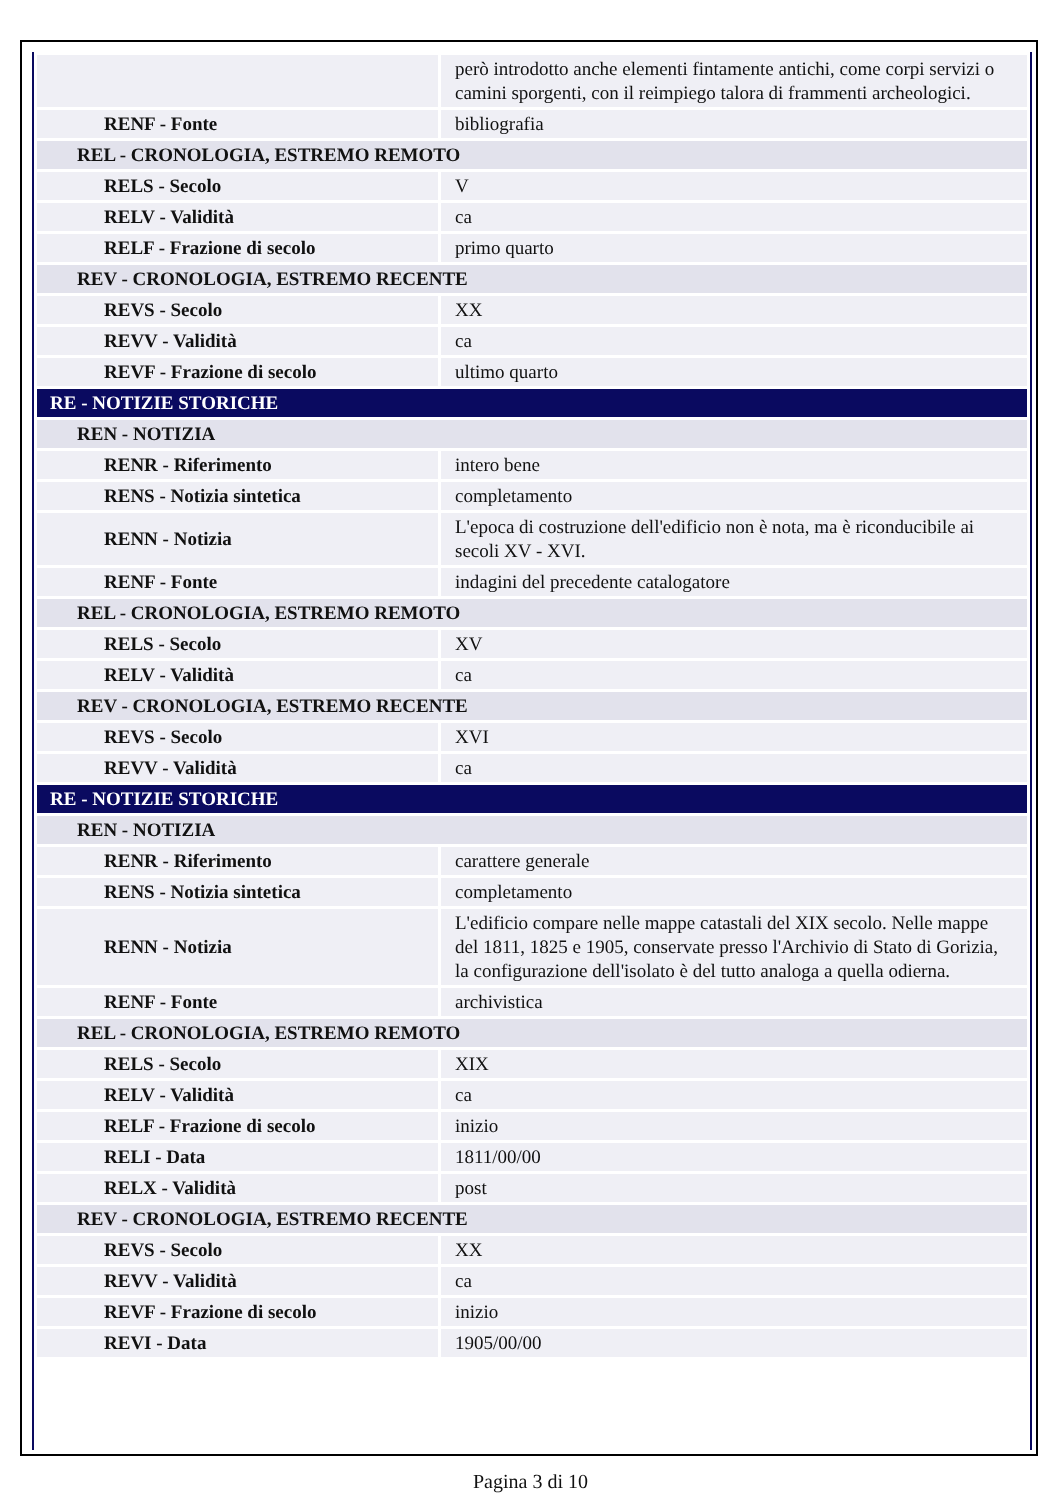| | però introdotto anche elementi fintamente antichi, come corpi servizi o camini sporgenti, con il reimpiego talora di frammenti archeologici. |
| RENF - Fonte | bibliografia |
| REL - CRONOLOGIA, ESTREMO REMOTO | |
| RELS - Secolo | V |
| RELV - Validità | ca |
| RELF - Frazione di secolo | primo quarto |
| REV - CRONOLOGIA, ESTREMO RECENTE | |
| REVS - Secolo | XX |
| REVV - Validità | ca |
| REVF - Frazione di secolo | ultimo quarto |
| RE - NOTIZIE STORICHE | |
| REN - NOTIZIA | |
| RENR - Riferimento | intero bene |
| RENS - Notizia sintetica | completamento |
| RENN - Notizia | L'epoca di costruzione dell'edificio non è nota, ma è riconducibile ai secoli XV - XVI. |
| RENF - Fonte | indagini del precedente catalogatore |
| REL - CRONOLOGIA, ESTREMO REMOTO | |
| RELS - Secolo | XV |
| RELV - Validità | ca |
| REV - CRONOLOGIA, ESTREMO RECENTE | |
| REVS - Secolo | XVI |
| REVV - Validità | ca |
| RE - NOTIZIE STORICHE | |
| REN - NOTIZIA | |
| RENR - Riferimento | carattere generale |
| RENS - Notizia sintetica | completamento |
| RENN - Notizia | L'edificio compare nelle mappe catastali del XIX secolo. Nelle mappe del 1811, 1825 e 1905, conservate presso l'Archivio di Stato di Gorizia, la configurazione dell'isolato è del tutto analoga a quella odierna. |
| RENF - Fonte | archivistica |
| REL - CRONOLOGIA, ESTREMO REMOTO | |
| RELS - Secolo | XIX |
| RELV - Validità | ca |
| RELF - Frazione di secolo | inizio |
| RELI - Data | 1811/00/00 |
| RELX - Validità | post |
| REV - CRONOLOGIA, ESTREMO RECENTE | |
| REVS - Secolo | XX |
| REVV - Validità | ca |
| REVF - Frazione di secolo | inizio |
| REVI - Data | 1905/00/00 |
Pagina 3 di 10